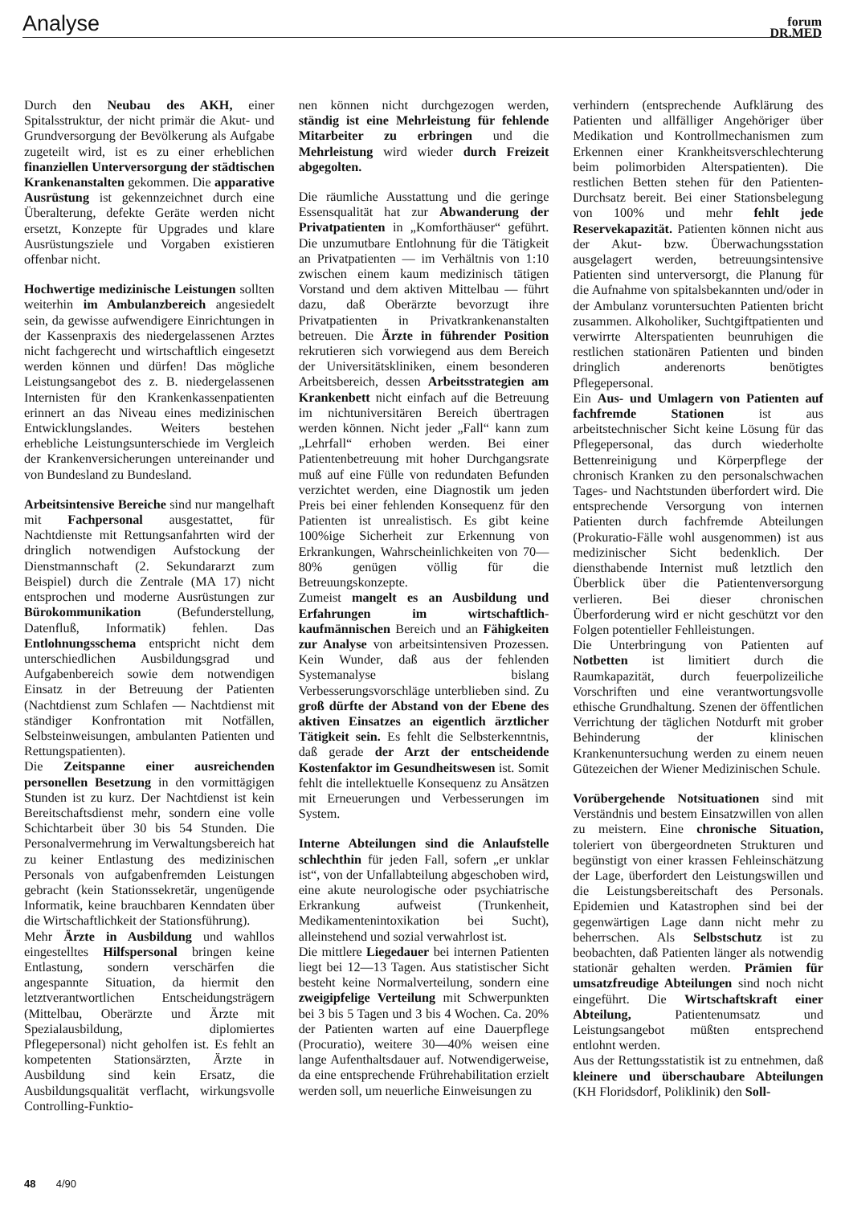Analyse
forum
DR.MED
Durch den Neubau des AKH, einer Spitalsstruktur, der nicht primär die Akut- und Grundversorgung der Bevölkerung als Aufgabe zugeteilt wird, ist es zu einer erheblichen finanziellen Unterversorgung der städtischen Krankenanstalten gekommen. Die apparative Ausrüstung ist gekennzeichnet durch eine Überalterung, defekte Geräte werden nicht ersetzt, Konzepte für Upgrades und klare Ausrüstungsziele und Vorgaben existieren offenbar nicht.
Hochwertige medizinische Leistungen sollten weiterhin im Ambulanzbereich angesiedelt sein, da gewisse aufwendigere Einrichtungen in der Kassenpraxis des niedergelassenen Arztes nicht fachgerecht und wirtschaftlich eingesetzt werden können und dürfen! Das mögliche Leistungsangebot des z. B. niedergelassenen Internisten für den Krankenkassenpatienten erinnert an das Niveau eines medizinischen Entwicklungslandes. Weiters bestehen erhebliche Leistungsunterschiede im Vergleich der Krankenversicherungen untereinander und von Bundesland zu Bundesland.
Arbeitsintensive Bereiche sind nur mangelhaft mit Fachpersonal ausgestattet, für Nachtdienste mit Rettungsanfahrten wird der dringlich notwendigen Aufstockung der Dienstmannschaft (2. Sekundararzt zum Beispiel) durch die Zentrale (MA 17) nicht entsprochen und moderne Ausrüstungen zur Bürokommunikation (Befunderstellung, Datenfluß, Informatik) fehlen. Das Entlohnungsschema entspricht nicht dem unterschiedlichen Ausbildungsgrad und Aufgabenbereich sowie dem notwendigen Einsatz in der Betreuung der Patienten (Nachtdienst zum Schlafen — Nachtdienst mit ständiger Konfrontation mit Notfällen, Selbsteinweisungen, ambulanten Patienten und Rettungspatienten).
Die Zeitspanne einer ausreichenden personellen Besetzung in den vormittägigen Stunden ist zu kurz. Der Nachtdienst ist kein Bereitschaftsdienst mehr, sondern eine volle Schichtarbeit über 30 bis 54 Stunden. Die Personalvermehrung im Verwaltungsbereich hat zu keiner Entlastung des medizinischen Personals von aufgabenfremden Leistungen gebracht (kein Stationssekretär, ungenügende Informatik, keine brauchbaren Kenndaten über die Wirtschaftlichkeit der Stationsführung).
Mehr Ärzte in Ausbildung und wahllos eingestelltes Hilfspersonal bringen keine Entlastung, sondern verschärfen die angespannte Situation, da hiermit den letztverantwortlichen Entscheidungsträgern (Mittelbau, Oberärzte und Ärzte mit Spezialausbildung, diplomiertes Pflegepersonal) nicht geholfen ist. Es fehlt an kompetenten Stationsärzten, Ärzte in Ausbildung sind kein Ersatz, die Ausbildungsqualität verflacht, wirkungsvolle Controlling-Funktio-
nen können nicht durchgezogen werden, ständig ist eine Mehrleistung für fehlende Mitarbeiter zu erbringen und die Mehrleistung wird wieder durch Freizeit abgegolten.
Die räumliche Ausstattung und die geringe Essensqualität hat zur Abwanderung der Privatpatienten in „Komforthäuser“ geführt. Die unzumutbare Entlohnung für die Tätigkeit an Privatpatienten — im Verhältnis von 1:10 zwischen einem kaum medizinisch tätigen Vorstand und dem aktiven Mittelbau — führt dazu, daß Oberärzte bevorzugt ihre Privatpatienten in Privatkrankenanstalten betreuen. Die Ärzte in führender Position rekrutieren sich vorwiegend aus dem Bereich der Universitätskliniken, einem besonderen Arbeitsbereich, dessen Arbeitsstrategien am Krankenbett nicht einfach auf die Betreuung im nichtuniversitären Bereich übertragen werden können. Nicht jeder „Fall“ kann zum „Lehrfall“ erhoben werden. Bei einer Patientenbetreuung mit hoher Durchgangsrate muß auf eine Fülle von redundaten Befunden verzichtet werden, eine Diagnostik um jeden Preis bei einer fehlenden Konsequenz für den Patienten ist unrealistisch. Es gibt keine 100%ige Sicherheit zur Erkennung von Erkrankungen, Wahrscheinlichkeiten von 70—80% genügen völlig für die Betreuungskonzepte.
Zumeist mangelt es an Ausbildung und Erfahrungen im wirtschaftlich-kaufmännischen Bereich und an Fähigkeiten zur Analyse von arbeitsintensiven Prozessen. Kein Wunder, daß aus der fehlenden Systemanalyse bislang Verbesserungsvorschläge unterblieben sind. Zu groß dürfte der Abstand von der Ebene des aktiven Einsatzes an eigentlich ärztlicher Tätigkeit sein. Es fehlt die Selbsterkenntnis, daß gerade der Arzt der entscheidende Kostenfaktor im Gesundheitswesen ist. Somit fehlt die intellektuelle Konsequenz zu Ansätzen mit Erneuerungen und Verbesserungen im System.
Interne Abteilungen sind die Anlaufstelle schlechthin für jeden Fall, sofern „er unklar ist“, von der Unfallabteilung abgeschoben wird, eine akute neurologische oder psychiatrische Erkrankung aufweist (Trunkenheit, Medikamentenintoxikation bei Sucht), alleinstehend und sozial verwahrlost ist.
Die mittlere Liegedauer bei internen Patienten liegt bei 12—13 Tagen. Aus statistischer Sicht besteht keine Normalverteilung, sondern eine zweigipfelige Verteilung mit Schwerpunkten bei 3 bis 5 Tagen und 3 bis 4 Wochen. Ca. 20% der Patienten warten auf eine Dauerpflege (Procuratio), weitere 30—40% weisen eine lange Aufenthaltsdauer auf. Notwendigerweise, da eine entsprechende Frührehabilitation erzielt werden soll, um neuerliche Einweisungen zu
verhindern (entsprechende Aufklärung des Patienten und allfälliger Angehöriger über Medikation und Kontrollmechanismen zum Erkennen einer Krankheitsverschlechterung beim polimorbiden Alterspatienten). Die restlichen Betten stehen für den Patienten-Durchsatz bereit. Bei einer Stationsbelegung von 100% und mehr fehlt jede Reservekapazität. Patienten können nicht aus der Akut- bzw. Überwachungsstation ausgelagert werden, betreuungsintensive Patienten sind unterversorgt, die Planung für die Aufnahme von spitalsbekannten und/oder in der Ambulanz voruntersuchten Patienten bricht zusammen. Alkoholiker, Suchtgiftpatienten und verwirrte Alterspatienten beunruhigen die restlichen stationären Patienten und binden dringlich anderenorts benötigtes Pflegepersonal.
Ein Aus- und Umlagern von Patienten auf fachfremde Stationen ist aus arbeitstechnischer Sicht keine Lösung für das Pflegepersonal, das durch wiederholte Bettenreinigung und Körperpflege der chronisch Kranken zu den personalschwachen Tages- und Nachtstunden überfordert wird. Die entsprechende Versorgung von internen Patienten durch fachfremde Abteilungen (Prokuratio-Fälle wohl ausgenommen) ist aus medizinischer Sicht bedenklich. Der diensthabende Internist muß letztlich den Überblick über die Patientenversorgung verlieren. Bei dieser chronischen Überforderung wird er nicht geschützt vor den Folgen potentieller Fehlleistungen.
Die Unterbringung von Patienten auf Notbetten ist limitiert durch die Raumkapazität, durch feuerpolizeiliche Vorschriften und eine verantwortungsvolle ethische Grundhaltung. Szenen der öffentlichen Verrichtung der täglichen Notdurft mit grober Behinderung der klinischen Krankenuntersuchung werden zu einem neuen Gütezeichen der Wiener Medizinischen Schule.
Vorübergehende Notsituationen sind mit Verständnis und bestem Einsatzwillen von allen zu meistern. Eine chronische Situation, toleriert von übergeordneten Strukturen und begünstigt von einer krassen Fehleinschätzung der Lage, überfordert den Leistungswillen und die Leistungsbereitschaft des Personals. Epidemien und Katastrophen sind bei der gegenwärtigen Lage dann nicht mehr zu beherrschen. Als Selbstschutz ist zu beobachten, daß Patienten länger als notwendig stationär gehalten werden. Prämien für umsatzfreudige Abteilungen sind noch nicht eingeführt. Die Wirtschaftskraft einer Abteilung, Patientenumsatz und Leistungsangebot müßten entsprechend entlohnt werden.
Aus der Rettungsstatistik ist zu entnehmen, daß kleinere und überschaubare Abteilungen (KH Floridsdorf, Poliklinik) den Soll-
48 4/90